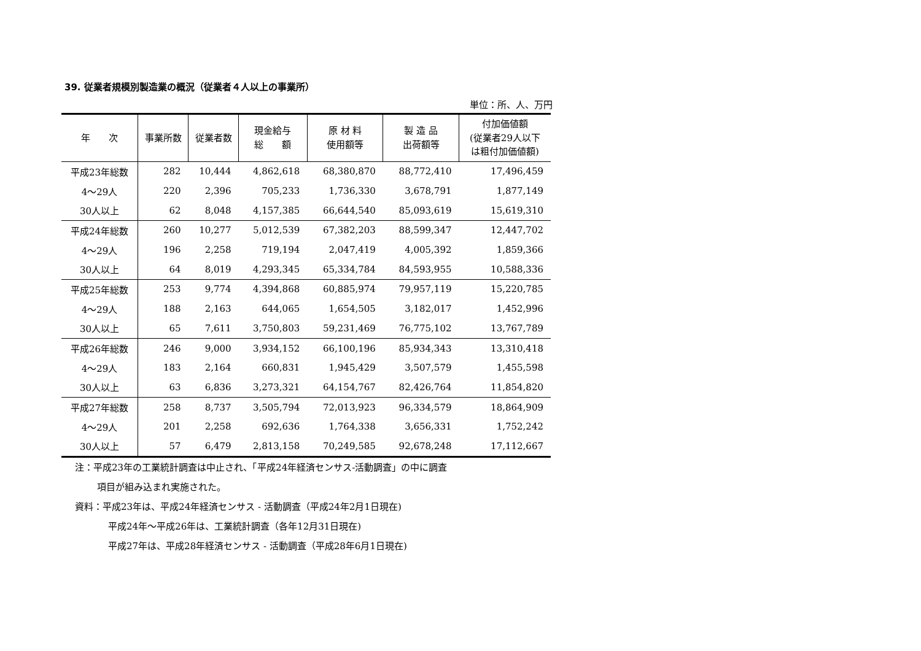39. 従業者規模別製造業の概況（従業者４人以上の事業所）
単位：所、人、万円
| 年 次 | 事業所数 | 従業者数 | 現金給与 総 額 | 原 材 料 使用額等 | 製 造 品 出荷額等 | 付加価値額 (従業者29人以下 は粗付加価値額) |
| --- | --- | --- | --- | --- | --- | --- |
| 平成23年総数 | 282 | 10,444 | 4,862,618 | 68,380,870 | 88,772,410 | 17,496,459 |
| 4～29人 | 220 | 2,396 | 705,233 | 1,736,330 | 3,678,791 | 1,877,149 |
| 30人以上 | 62 | 8,048 | 4,157,385 | 66,644,540 | 85,093,619 | 15,619,310 |
| 平成24年総数 | 260 | 10,277 | 5,012,539 | 67,382,203 | 88,599,347 | 12,447,702 |
| 4～29人 | 196 | 2,258 | 719,194 | 2,047,419 | 4,005,392 | 1,859,366 |
| 30人以上 | 64 | 8,019 | 4,293,345 | 65,334,784 | 84,593,955 | 10,588,336 |
| 平成25年総数 | 253 | 9,774 | 4,394,868 | 60,885,974 | 79,957,119 | 15,220,785 |
| 4～29人 | 188 | 2,163 | 644,065 | 1,654,505 | 3,182,017 | 1,452,996 |
| 30人以上 | 65 | 7,611 | 3,750,803 | 59,231,469 | 76,775,102 | 13,767,789 |
| 平成26年総数 | 246 | 9,000 | 3,934,152 | 66,100,196 | 85,934,343 | 13,310,418 |
| 4～29人 | 183 | 2,164 | 660,831 | 1,945,429 | 3,507,579 | 1,455,598 |
| 30人以上 | 63 | 6,836 | 3,273,321 | 64,154,767 | 82,426,764 | 11,854,820 |
| 平成27年総数 | 258 | 8,737 | 3,505,794 | 72,013,923 | 96,334,579 | 18,864,909 |
| 4～29人 | 201 | 2,258 | 692,636 | 1,764,338 | 3,656,331 | 1,752,242 |
| 30人以上 | 57 | 6,479 | 2,813,158 | 70,249,585 | 92,678,248 | 17,112,667 |
注：平成23年の工業統計調査は中止され、「平成24年経済センサス-活動調査」の中に調査
項目が組み込まれ実施された。
資料：平成23年は、平成24年経済センサス - 活動調査（平成24年2月1日現在)
平成24年～平成26年は、工業統計調査（各年12月31日現在)
平成27年は、平成28年経済センサス - 活動調査（平成28年6月1日現在)